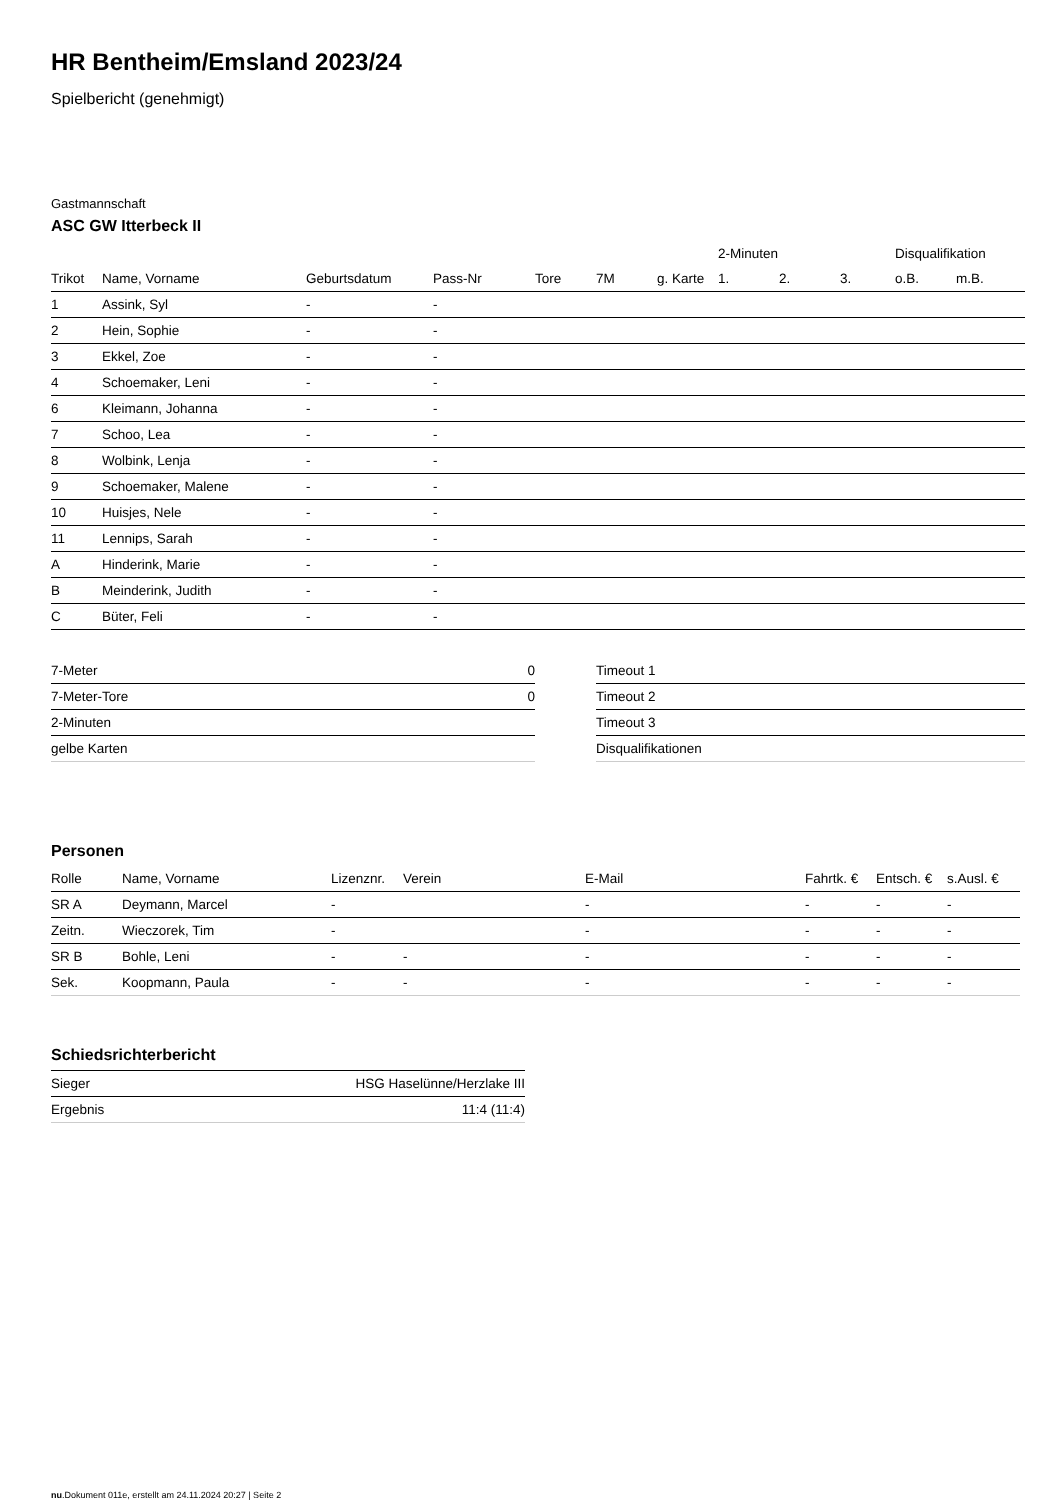HR Bentheim/Emsland 2023/24
Spielbericht (genehmigt)
Gastmannschaft
ASC GW Itterbeck II
| | | | | | | | 2-Minuten | | | Disqualifikation | |
| --- | --- | --- | --- | --- | --- | --- | --- | --- | --- | --- | --- |
| Trikot | Name, Vorname | Geburtsdatum | Pass-Nr | Tore | 7M | g. Karte | 1. | 2. | 3. | o.B. | m.B. |
| 1 | Assink, Syl | - | - | | | | | | | | |
| 2 | Hein, Sophie | - | - | | | | | | | | |
| 3 | Ekkel, Zoe | - | - | | | | | | | | |
| 4 | Schoemaker, Leni | - | - | | | | | | | | |
| 6 | Kleimann, Johanna | - | - | | | | | | | | |
| 7 | Schoo, Lea | - | - | | | | | | | | |
| 8 | Wolbink, Lenja | - | - | | | | | | | | |
| 9 | Schoemaker, Malene | - | - | | | | | | | | |
| 10 | Huisjes, Nele | - | - | | | | | | | | |
| 11 | Lennips, Sarah | - | - | | | | | | | | |
| A | Hinderink, Marie | - | - | | | | | | | | |
| B | Meinderink, Judith | - | - | | | | | | | | |
| C | Büter, Feli | - | - | | | | | | | | |
| 7-Meter | 0 |
| 7-Meter-Tore | 0 |
| 2-Minuten | |
| gelbe Karten | |
| Timeout 1 |
| Timeout 2 |
| Timeout 3 |
| Disqualifikationen |
Personen
| Rolle | Name, Vorname | Lizenznr. | Verein | E-Mail | Fahrtk. € | Entsch. € | s.Ausl. € |
| --- | --- | --- | --- | --- | --- | --- | --- |
| SR A | Deymann, Marcel | - | | - | - | - | - |
| Zeitn. | Wieczorek, Tim | - | | - | - | - | - |
| SR B | Bohle, Leni | - | - | - | - | - | - |
| Sek. | Koopmann, Paula | - | - | - | - | - | - |
Schiedsrichterbericht
| Sieger | HSG Haselünne/Herzlake III |
| Ergebnis | 11:4 (11:4) |
nu.Dokument 011e, erstellt am 24.11.2024 20:27 | Seite 2